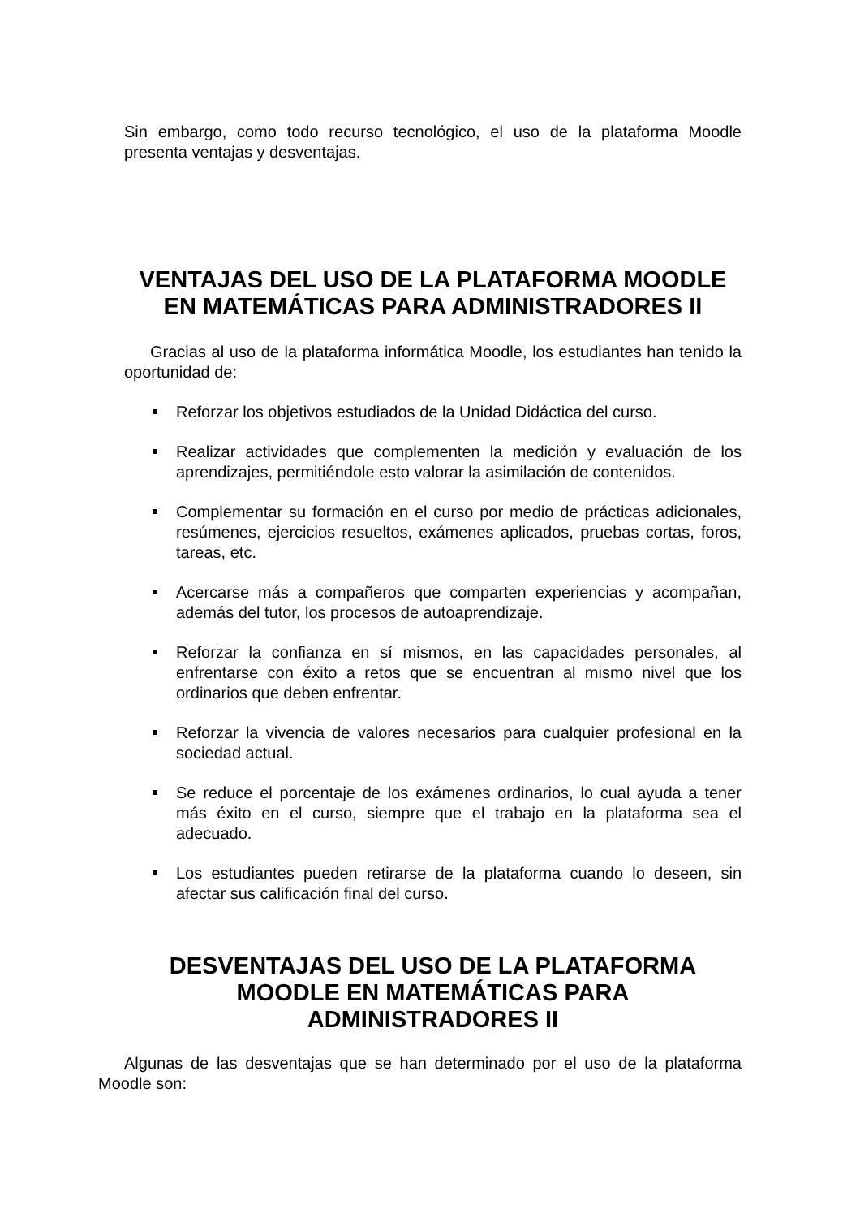Sin embargo, como todo recurso tecnológico, el uso de la plataforma Moodle presenta ventajas y desventajas.
VENTAJAS DEL USO DE LA PLATAFORMA MOODLE EN MATEMÁTICAS PARA ADMINISTRADORES II
Gracias al uso de la plataforma informática Moodle, los estudiantes han tenido la oportunidad de:
Reforzar los objetivos estudiados de la Unidad Didáctica del curso.
Realizar actividades que complementen la medición y evaluación de los aprendizajes, permitiéndole esto valorar la asimilación de contenidos.
Complementar su formación en el curso por medio de prácticas adicionales, resúmenes, ejercicios resueltos, exámenes aplicados, pruebas cortas, foros, tareas, etc.
Acercarse más a compañeros que comparten experiencias y acompañan, además del tutor, los procesos de autoaprendizaje.
Reforzar la confianza en sí mismos, en las capacidades personales, al enfrentarse con éxito a retos que se encuentran al mismo nivel que los ordinarios que deben enfrentar.
Reforzar la vivencia de valores necesarios para cualquier profesional en la sociedad actual.
Se reduce el porcentaje de los exámenes ordinarios, lo cual ayuda a tener más éxito en el curso, siempre que el trabajo en la plataforma sea el adecuado.
Los estudiantes pueden retirarse de la plataforma cuando lo deseen, sin afectar sus calificación final del curso.
DESVENTAJAS DEL USO DE LA PLATAFORMA
MOODLE EN MATEMÁTICAS PARA
ADMINISTRADORES II
Algunas de las desventajas que se han determinado por el uso de la plataforma Moodle son: